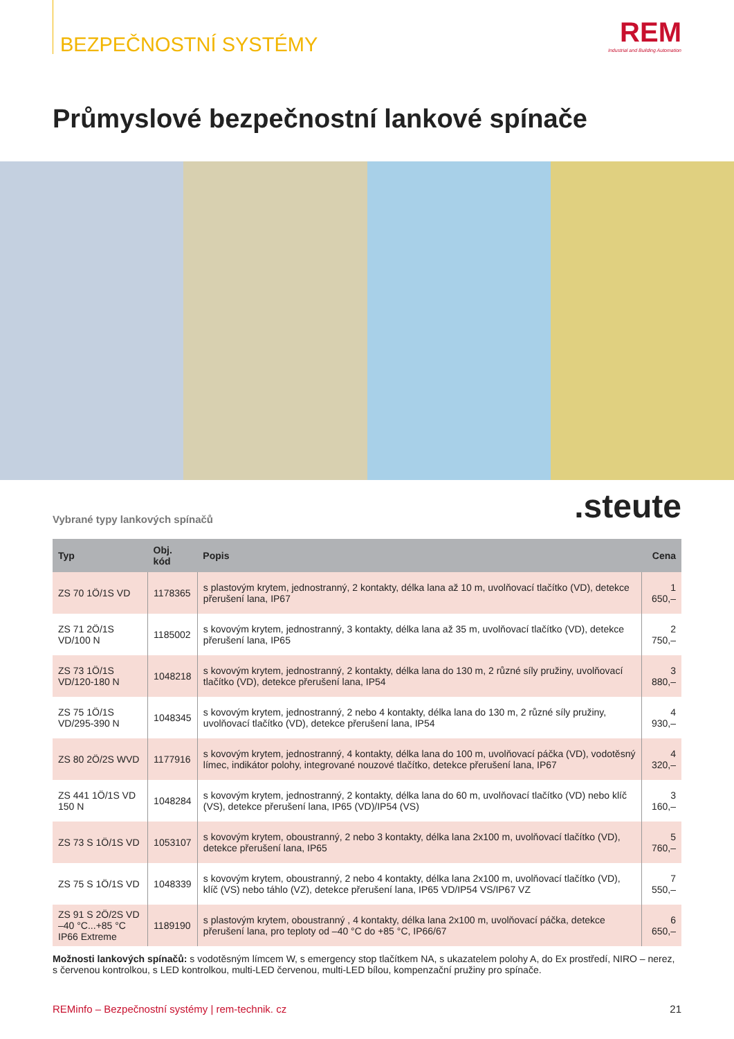BEZPEČNOSTNÍ SYSTÉMY
REM
Industrial and Building Automation
Průmyslové bezpečnostní lankové spínače
Vybrané typy lankových spínačů.steute
| Typ | Obj. kód | Popis | Cena |
| --- | --- | --- | --- |
| ZS 70 1Ö/1S VD | 1178365 | s plastovým krytem, jednostranný, 2 kontakty, délka lana až 10 m, uvolňovací tlačítko (VD), detekce přerušení lana, IP67 | 1 650,– |
| ZS 71 2Ö/1S VD/100 N | 1185002 | s kovovým krytem, jednostranný, 3 kontakty, délka lana až 35 m, uvolňovací tlačítko (VD), detekce přerušení lana, IP65 | 2 750,– |
| ZS 73 1Ö/1S VD/120-180 N | 1048218 | s kovovým krytem, jednostranný, 2 kontakty, délka lana do 130 m, 2 různé síly pružiny, uvolňovací tlačítko (VD), detekce přerušení lana, IP54 | 3 880,– |
| ZS 75 1Ö/1S VD/295-390 N | 1048345 | s kovovým krytem, jednostranný, 2 nebo 4 kontakty, délka lana do 130 m, 2 různé síly pružiny, uvolňovací tlačítko (VD), detekce přerušení lana, IP54 | 4 930,– |
| ZS 80 2Ö/2S WVD | 1177916 | s kovovým krytem, jednostranný, 4 kontakty, délka lana do 100 m, uvolňovací páčka (VD), vodotěsný límec, indikátor polohy, integrované nouzové tlačítko, detekce přerušení lana, IP67 | 4 320,– |
| ZS 441 1Ö/1S VD 150 N | 1048284 | s kovovým krytem, jednostranný, 2 kontakty, délka lana do 60 m, uvolňovací tlačítko (VD) nebo klíč (VS), detekce přerušení lana, IP65 (VD)/IP54 (VS) | 3 160,– |
| ZS 73 S 1Ö/1S VD | 1053107 | s kovovým krytem, oboustranný, 2 nebo 3 kontakty, délka lana 2x100 m, uvolňovací tlačítko (VD), detekce přerušení lana, IP65 | 5 760,– |
| ZS 75 S 1Ö/1S VD | 1048339 | s kovovým krytem, oboustranný, 2 nebo 4 kontakty, délka lana 2x100 m, uvolňovací tlačítko (VD), klíč (VS) nebo táhlo (VZ), detekce přerušení lana, IP65 VD/IP54 VS/IP67 VZ | 7 550,– |
| ZS 91 S 2Ö/2S VD –40 °C...+85 °C IP66 Extreme | 1189190 | s plastovým krytem, oboustranný , 4 kontakty, délka lana 2x100 m, uvolňovací páčka, detekce přerušení lana, pro teploty od –40 °C do +85 °C, IP66/67 | 6 650,– |
Možnosti lankových spínačů: s vodotěsným límcem W, s emergency stop tlačítkem NA, s ukazatelem polohy A, do Ex prostředí, NIRO – nerez, s červenou kontrolkou, s LED kontrolkou, multi-LED červenou, multi-LED bílou, kompenzační pružiny pro spínače.
REMinfo – Bezpečnostní systémy | rem-technik. cz 21